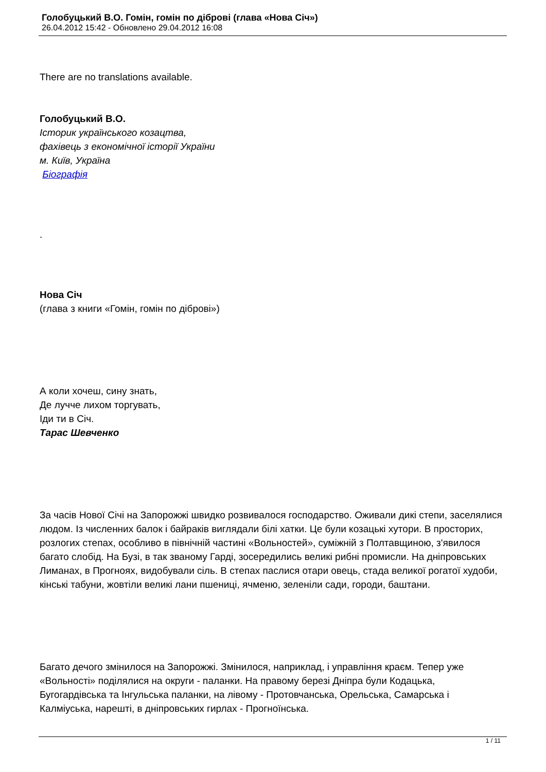Голобуцький В.О. Гомін, гомін по діброві (глава «Нова Січ»)
26.04.2012 15:42 - Обновлено 29.04.2012 16:08
There are no translations available.
Голобуцький В.О.
Історик українського козацтва,
фахівець з економічної історії України
м. Київ, Україна
Біографія
.
Нова Січ
(глава з книги «Гомін, гомін по діброві»)
А коли хочеш, сину знать,
Де лучче лихом торгувать,
Іди ти в Січ.
Тарас Шевченко
За часів Нової Січі на Запорожжі швидко розвивалося господарство. Оживали дикі степи, заселялися людом. Із численних балок і байраків виглядали білі хатки. Це були козацькі хутори. В просторих, розлогих степах, особливо в північній частині «Вольностей», суміжній з Полтавщиною, з'явилося багато слобід. На Бузі, в так званому Гарді, зосередились великі рибні промисли. На дніпровських Лиманах, в Прогноях, видобували сіль. В степах паслися отари овець, стада великої рогатої худоби, кінські табуни, жовтіли великі лани пшениці, ячменю, зеленіли сади, городи, баштани.
Багато дечого змінилося на Запорожжі. Змінилося, наприклад, і управління краєм. Тепер уже «Вольності» поділялися на округи - паланки. На правому березі Дніпра були Кодацька, Бугогардівська та Інгульська паланки, на лівому - Протовчанська, Орельська, Самарська і Калміуська, нарешті, в дніпровських гирлах - Прогноїнська.
1 / 11